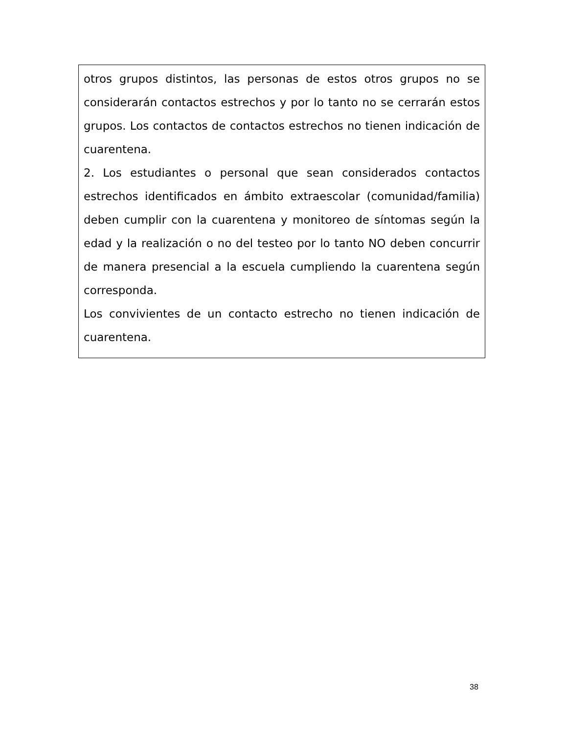| otros grupos distintos, las personas de estos otros grupos no se considerarán contactos estrechos y por lo tanto no se cerrarán estos grupos. Los contactos de contactos estrechos no tienen indicación de cuarentena. 2. Los estudiantes o personal que sean considerados contactos estrechos identificados en ámbito extraescolar (comunidad/familia) deben cumplir con la cuarentena y monitoreo de síntomas según la edad y la realización o no del testeo por lo tanto NO deben concurrir de manera presencial a la escuela cumpliendo la cuarentena según corresponda. Los convivientes de un contacto estrecho no tienen indicación de cuarentena. |
38